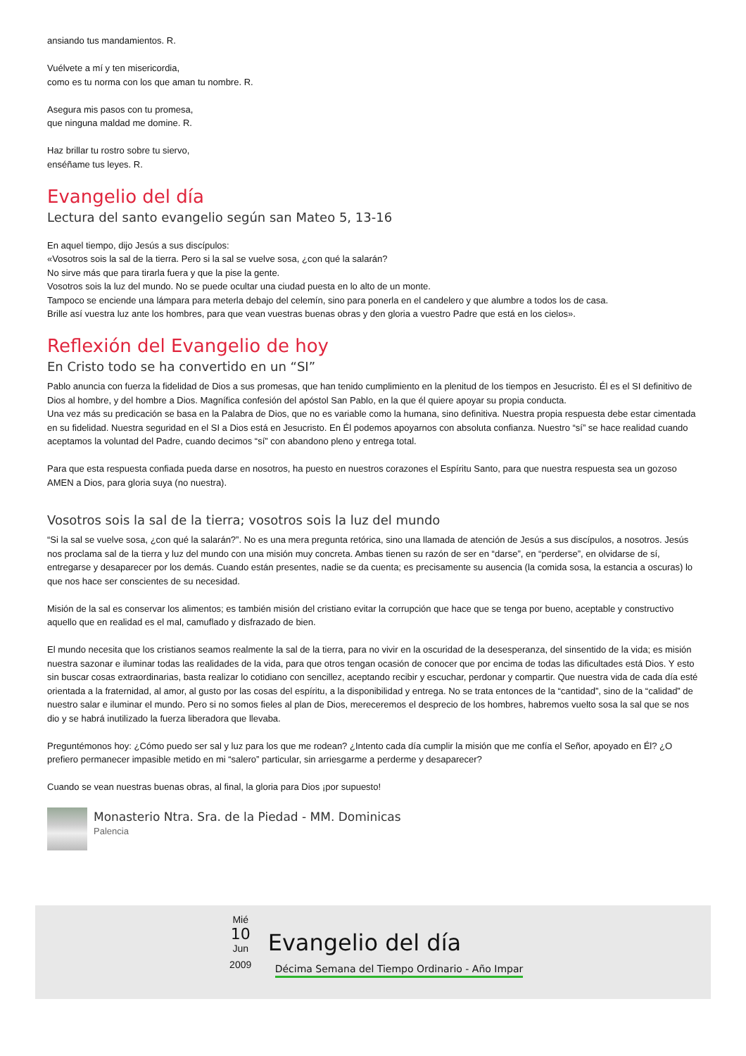ansiando tus mandamientos. R.
Vuélvete a mí y ten misericordia,
como es tu norma con los que aman tu nombre. R.
Asegura mis pasos con tu promesa,
que ninguna maldad me domine. R.
Haz brillar tu rostro sobre tu siervo,
enséñame tus leyes. R.
Evangelio del día
Lectura del santo evangelio según san Mateo 5, 13-16
En aquel tiempo, dijo Jesús a sus discípulos:
«Vosotros sois la sal de la tierra. Pero si la sal se vuelve sosa, ¿con qué la salarán?
No sirve más que para tirarla fuera y que la pise la gente.
Vosotros sois la luz del mundo. No se puede ocultar una ciudad puesta en lo alto de un monte.
Tampoco se enciende una lámpara para meterla debajo del celemín, sino para ponerla en el candelero y que alumbre a todos los de casa.
Brille así vuestra luz ante los hombres, para que vean vuestras buenas obras y den gloria a vuestro Padre que está en los cielos».
Reflexión del Evangelio de hoy
En Cristo todo se ha convertido en un “SI”
Pablo anuncia con fuerza la fidelidad de Dios a sus promesas, que han tenido cumplimiento en la plenitud de los tiempos en Jesucristo. Él es el SI definitivo de Dios al hombre, y del hombre a Dios. Magnífica confesión del apóstol San Pablo, en la que él quiere apoyar su propia conducta.
Una vez más su predicación se basa en la Palabra de Dios, que no es variable como la humana, sino definitiva. Nuestra propia respuesta debe estar cimentada en su fidelidad. Nuestra seguridad en el SI a Dios está en Jesucristo. En Él podemos apoyarnos con absoluta confianza. Nuestro “sí” se hace realidad cuando aceptamos la voluntad del Padre, cuando decimos “sí” con abandono pleno y entrega total.
Para que esta respuesta confiada pueda darse en nosotros, ha puesto en nuestros corazones el Espíritu Santo, para que nuestra respuesta sea un gozoso AMEN a Dios, para gloria suya (no nuestra).
Vosotros sois la sal de la tierra; vosotros sois la luz del mundo
“Si la sal se vuelve sosa, ¿con qué la salarán?”. No es una mera pregunta retórica, sino una llamada de atención de Jesús a sus discípulos, a nosotros. Jesús nos proclama sal de la tierra y luz del mundo con una misión muy concreta. Ambas tienen su razón de ser en “darse”, en “perderse”, en olvidarse de sí, entregarse y desaparecer por los demás. Cuando están presentes, nadie se da cuenta; es precisamente su ausencia (la comida sosa, la estancia a oscuras) lo que nos hace ser conscientes de su necesidad.
Misión de la sal es conservar los alimentos; es también misión del cristiano evitar la corrupción que hace que se tenga por bueno, aceptable y constructivo aquello que en realidad es el mal, camuflado y disfrazado de bien.
El mundo necesita que los cristianos seamos realmente la sal de la tierra, para no vivir en la oscuridad de la desesperanza, del sinsentido de la vida; es misión nuestra sazonar e iluminar todas las realidades de la vida, para que otros tengan ocasión de conocer que por encima de todas las dificultades está Dios. Y esto sin buscar cosas extraordinarias, basta realizar lo cotidiano con sencillez, aceptando recibir y escuchar, perdonar y compartir. Que nuestra vida de cada día esté orientada a la fraternidad, al amor, al gusto por las cosas del espíritu, a la disponibilidad y entrega. No se trata entonces de la “cantidad”, sino de la “calidad” de nuestro salar e iluminar el mundo. Pero si no somos fieles al plan de Dios, mereceremos el desprecio de los hombres, habremos vuelto sosa la sal que se nos dio y se habrá inutilizado la fuerza liberadora que llevaba.
Preguntémonos hoy: ¿Cómo puedo ser sal y luz para los que me rodean? ¿Intento cada día cumplir la misión que me confía el Señor, apoyado en Él? ¿O prefiero permanecer impasible metido en mi “salero” particular, sin arriesgarme a perderme y desaparecer?
Cuando se vean nuestras buenas obras, al final, la gloria para Dios ¡por supuesto!
Monasterio Ntra. Sra. de la Piedad - MM. Dominicas
Palencia
Mié
10
Jun
2009
Evangelio del día
Décima Semana del Tiempo Ordinario - Año Impar